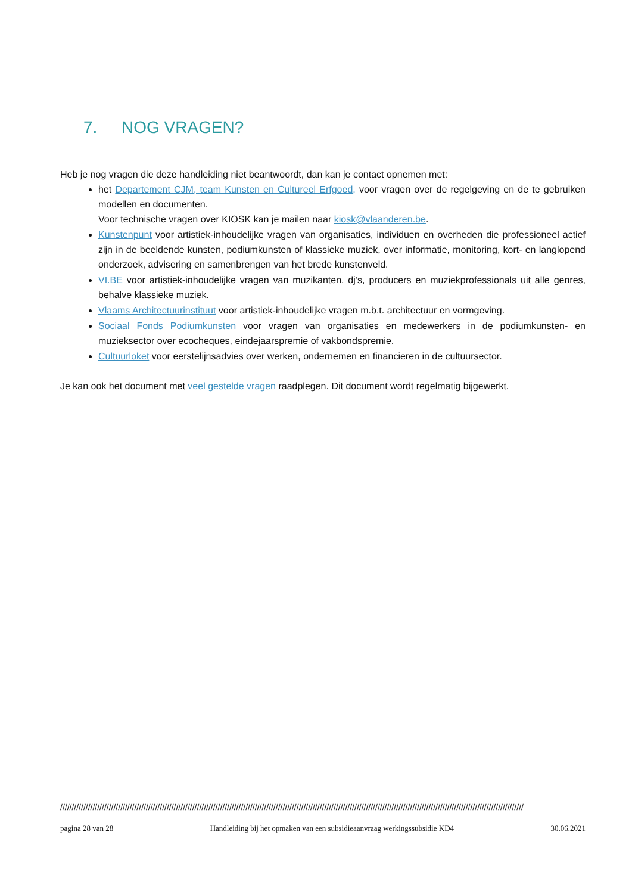7. NOG VRAGEN?
Heb je nog vragen die deze handleiding niet beantwoordt, dan kan je contact opnemen met:
het Departement CJM, team Kunsten en Cultureel Erfgoed, voor vragen over de regelgeving en de te gebruiken modellen en documenten.
Voor technische vragen over KIOSK kan je mailen naar kiosk@vlaanderen.be.
Kunstenpunt voor artistiek-inhoudelijke vragen van organisaties, individuen en overheden die professioneel actief zijn in de beeldende kunsten, podiumkunsten of klassieke muziek, over informatie, monitoring, kort- en langlopend onderzoek, advisering en samenbrengen van het brede kunstenveld.
VI.BE voor artistiek-inhoudelijke vragen van muzikanten, dj’s, producers en muziekprofessionals uit alle genres, behalve klassieke muziek.
Vlaams Architectuurinstituut voor artistiek-inhoudelijke vragen m.b.t. architectuur en vormgeving.
Sociaal Fonds Podiumkunsten voor vragen van organisaties en medewerkers in de podiumkunsten- en muzieksector over ecocheques, eindejaarspremie of vakbondspremie.
Cultuurloket voor eerstelijnsadvies over werken, ondernemen en financieren in de cultuursector.
Je kan ook het document met veel gestelde vragen raadplegen. Dit document wordt regelmatig bijgewerkt.
////////////////////////////////////////////////////////////////////////////////////////////////////////////////////////////////////////////////////////////////////////////////////////////////////////
pagina 28 van 28 Handleiding bij het opmaken van een subsidieaanvraag werkingssubsidie KD4 30.06.2021